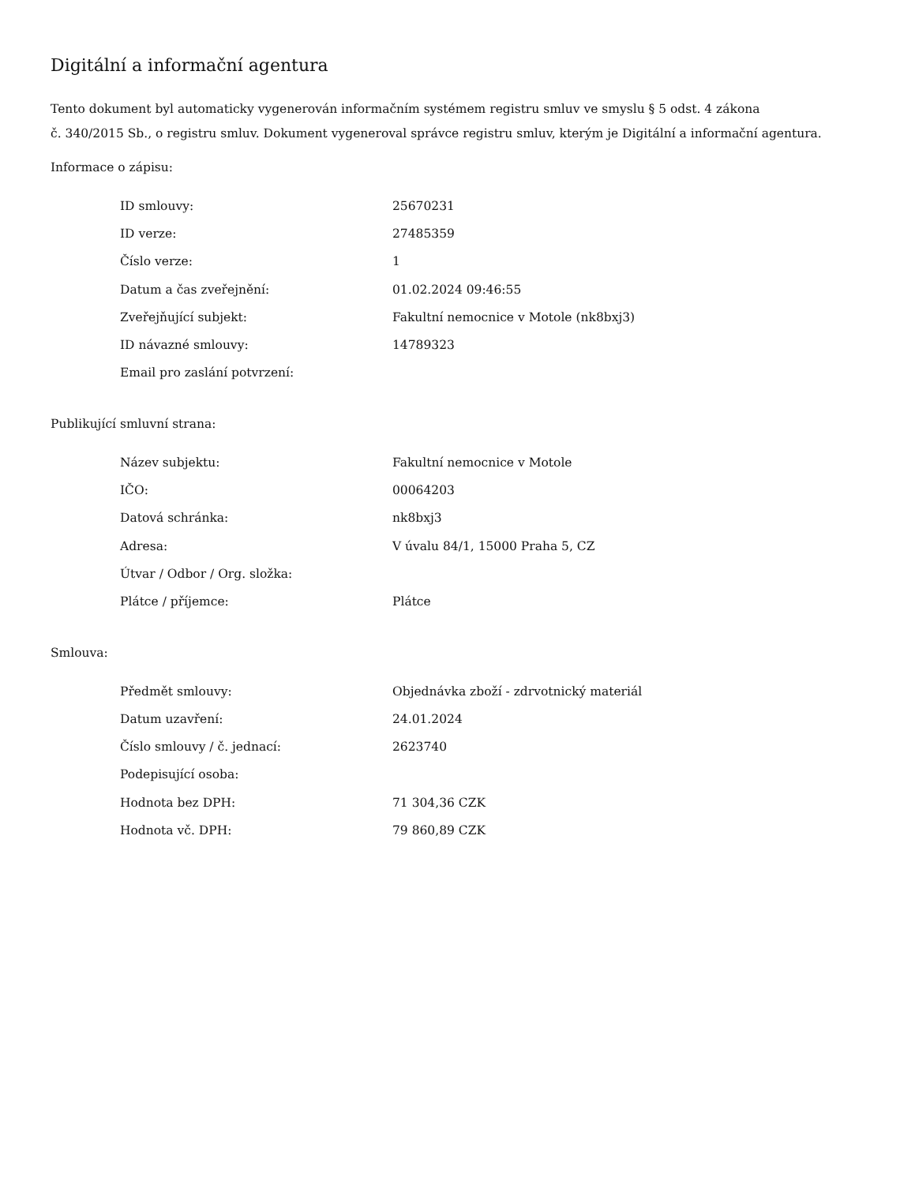Digitální a informační agentura
Tento dokument byl automaticky vygenerován informačním systémem registru smluv ve smyslu § 5 odst. 4 zákona
č. 340/2015 Sb., o registru smluv. Dokument vygeneroval správce registru smluv, kterým je Digitální a informační agentura.
Informace o zápisu:
| ID smlouvy: | 25670231 |
| ID verze: | 27485359 |
| Číslo verze: | 1 |
| Datum a čas zveřejnění: | 01.02.2024 09:46:55 |
| Zveřejňující subjekt: | Fakultní nemocnice v Motole (nk8bxj3) |
| ID návazné smlouvy: | 14789323 |
| Email pro zaslání potvrzení: | |
Publikující smluvní strana:
| Název subjektu: | Fakultní nemocnice v Motole |
| IČO: | 00064203 |
| Datová schránka: | nk8bxj3 |
| Adresa: | V úvalu 84/1, 15000 Praha 5, CZ |
| Útvar / Odbor / Org. složka: | |
| Plátce / příjemce: | Plátce |
Smlouva:
| Předmět smlouvy: | Objednávka zboží - zdrvotnický materiál |
| Datum uzavření: | 24.01.2024 |
| Číslo smlouvy / č. jednací: | 2623740 |
| Podepisující osoba: | |
| Hodnota bez DPH: | 71 304,36 CZK |
| Hodnota vč. DPH: | 79 860,89 CZK |